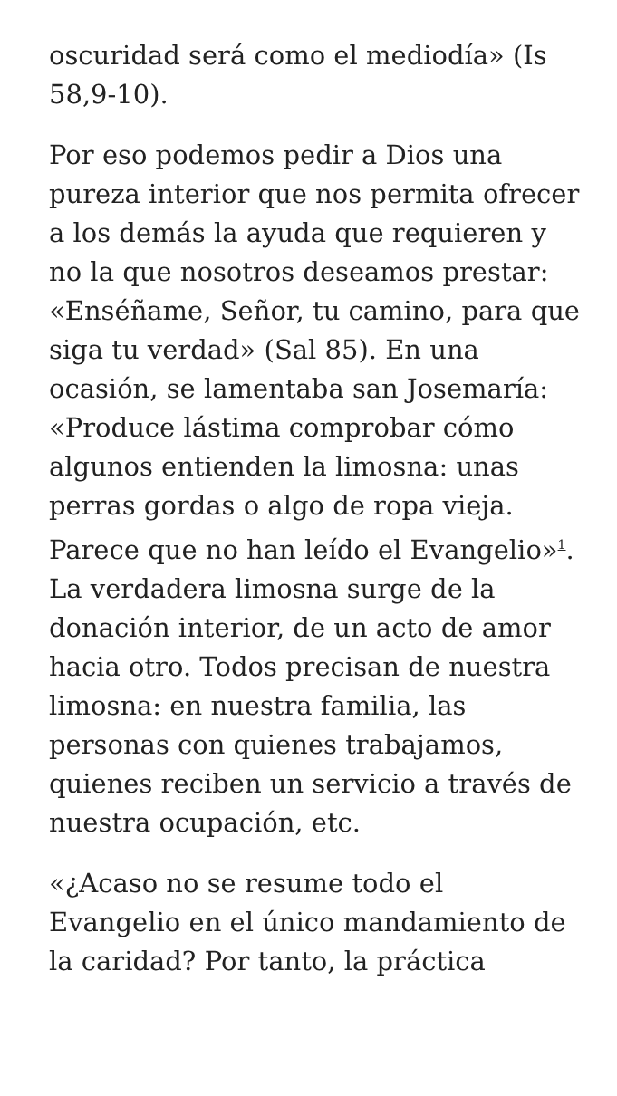oscuridad será como el mediodía» (Is 58,9-10).
Por eso podemos pedir a Dios una pureza interior que nos permita ofrecer a los demás la ayuda que requieren y no la que nosotros deseamos prestar: «Enséñame, Señor, tu camino, para que siga tu verdad» (Sal 85). En una ocasión, se lamentaba san Josemaría: «Produce lástima comprobar cómo algunos entienden la limosna: unas perras gordas o algo de ropa vieja. Parece que no han leído el Evangelio»<sup>1</sup>. La verdadera limosna surge de la donación interior, de un acto de amor hacia otro. Todos precisan de nuestra limosna: en nuestra familia, las personas con quienes trabajamos, quienes reciben un servicio a través de nuestra ocupación, etc.
«¿Acaso no se resume todo el Evangelio en el único mandamiento de la caridad? Por tanto, la práctica